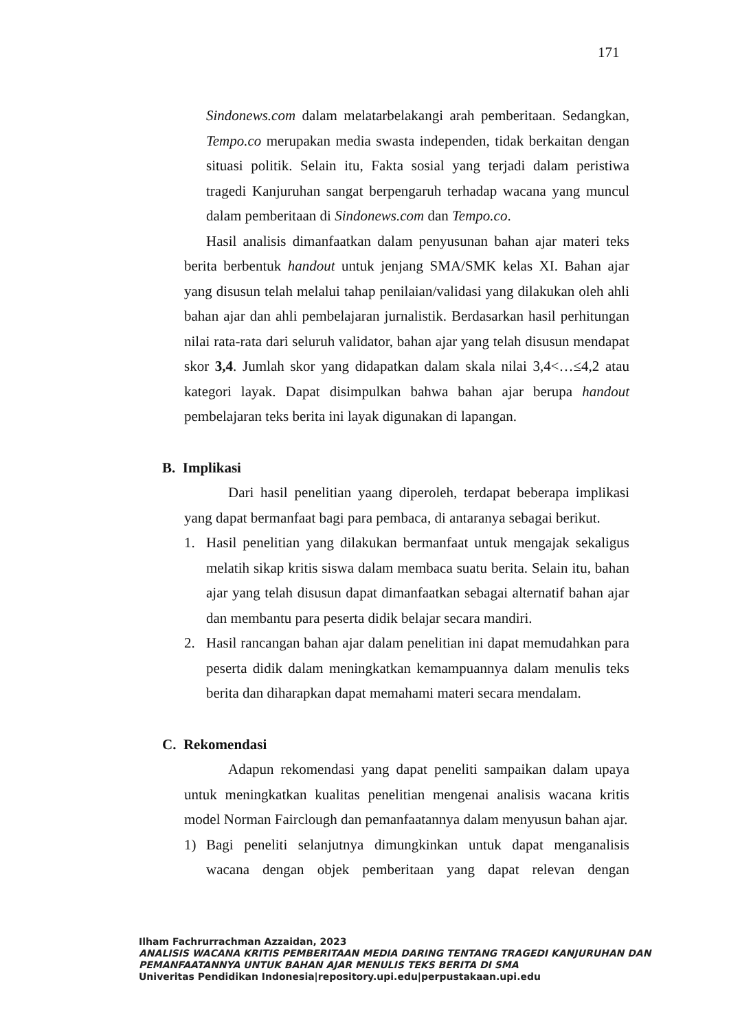171
Sindonews.com dalam melatarbelakangi arah pemberitaan. Sedangkan, Tempo.co merupakan media swasta independen, tidak berkaitan dengan situasi politik. Selain itu, Fakta sosial yang terjadi dalam peristiwa tragedi Kanjuruhan sangat berpengaruh terhadap wacana yang muncul dalam pemberitaan di Sindonews.com dan Tempo.co.
Hasil analisis dimanfaatkan dalam penyusunan bahan ajar materi teks berita berbentuk handout untuk jenjang SMA/SMK kelas XI. Bahan ajar yang disusun telah melalui tahap penilaian/validasi yang dilakukan oleh ahli bahan ajar dan ahli pembelajaran jurnalistik. Berdasarkan hasil perhitungan nilai rata-rata dari seluruh validator, bahan ajar yang telah disusun mendapat skor 3,4. Jumlah skor yang didapatkan dalam skala nilai 3,4<…≤4,2 atau kategori layak. Dapat disimpulkan bahwa bahan ajar berupa handout pembelajaran teks berita ini layak digunakan di lapangan.
B. Implikasi
Dari hasil penelitian yaang diperoleh, terdapat beberapa implikasi yang dapat bermanfaat bagi para pembaca, di antaranya sebagai berikut.
1. Hasil penelitian yang dilakukan bermanfaat untuk mengajak sekaligus melatih sikap kritis siswa dalam membaca suatu berita. Selain itu, bahan ajar yang telah disusun dapat dimanfaatkan sebagai alternatif bahan ajar dan membantu para peserta didik belajar secara mandiri.
2. Hasil rancangan bahan ajar dalam penelitian ini dapat memudahkan para peserta didik dalam meningkatkan kemampuannya dalam menulis teks berita dan diharapkan dapat memahami materi secara mendalam.
C. Rekomendasi
Adapun rekomendasi yang dapat peneliti sampaikan dalam upaya untuk meningkatkan kualitas penelitian mengenai analisis wacana kritis model Norman Fairclough dan pemanfaatannya dalam menyusun bahan ajar.
1) Bagi peneliti selanjutnya dimungkinkan untuk dapat menganalisis wacana dengan objek pemberitaan yang dapat relevan dengan
Ilham Fachrurrachman Azzaidan, 2023
ANALISIS WACANA KRITIS PEMBERITAAN MEDIA DARING TENTANG TRAGEDI KANJURUHAN DAN PEMANFAATANNYA UNTUK BAHAN AJAR MENULIS TEKS BERITA DI SMA
Univeritas Pendidikan Indonesia|repository.upi.edu|perpustakaan.upi.edu